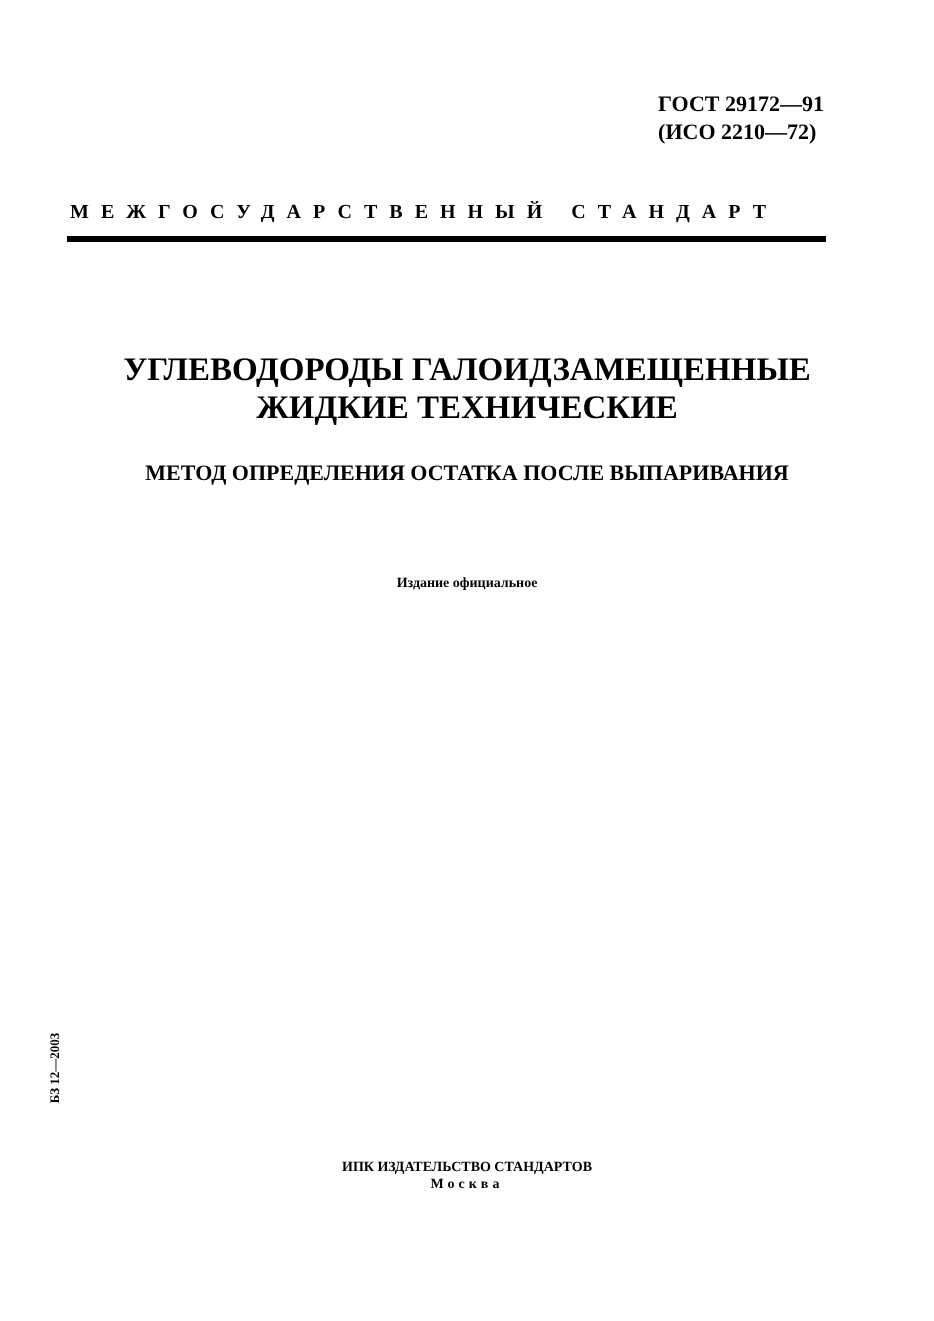ГОСТ 29172—91
(ИСО 2210—72)
МЕЖГОСУДАРСТВЕННЫЙ СТАНДАРТ
УГЛЕВОДОРОДЫ ГАЛОИДЗАМЕЩЕННЫЕ
ЖИДКИЕ ТЕХНИЧЕСКИЕ
МЕТОД ОПРЕДЕЛЕНИЯ ОСТАТКА ПОСЛЕ ВЫПАРИВАНИЯ
Издание официальное
БЗ 12—2003
ИПК ИЗДАТЕЛЬСТВО СТАНДАРТОВ
Москва